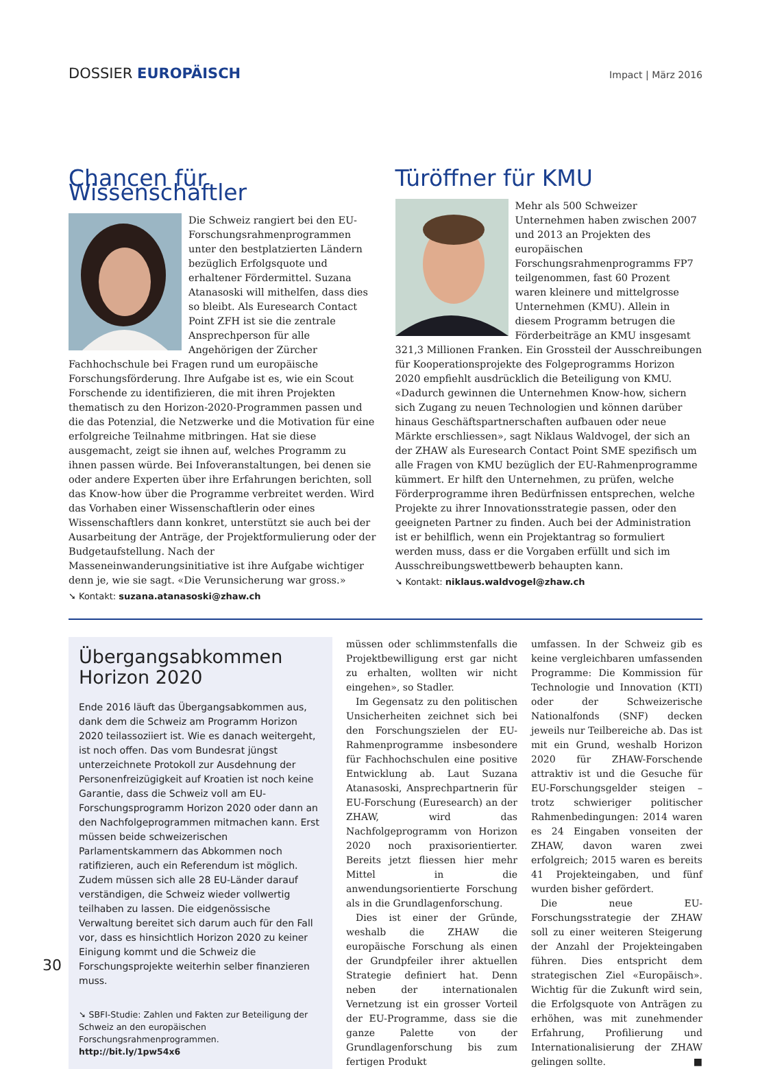DOSSIER EUROPÄISCH
Impact | März 2016
Chancen für Wissenschaftler
Die Schweiz rangiert bei den EU-Forschungsrahmenprogrammen unter den bestplatzierten Ländern bezüglich Erfolgsquote und erhaltener Fördermittel. Suzana Atanasoski will mithelfen, dass dies so bleibt. Als Euresearch Contact Point ZFH ist sie die zentrale Ansprechperson für alle Angehörigen der Zürcher Fachhochschule bei Fragen rund um europäische Forschungsförderung. Ihre Aufgabe ist es, wie ein Scout Forschende zu identifizieren, die mit ihren Projekten thematisch zu den Horizon-2020-Programmen passen und die das Potenzial, die Netzwerke und die Motivation für eine erfolgreiche Teilnahme mitbringen. Hat sie diese ausgemacht, zeigt sie ihnen auf, welches Programm zu ihnen passen würde. Bei Infoveranstaltungen, bei denen sie oder andere Experten über ihre Erfahrungen berichten, soll das Know-how über die Programme verbreitet werden. Wird das Vorhaben einer Wissenschaftlerin oder eines Wissenschaftlers dann konkret, unterstützt sie auch bei der Ausarbeitung der Anträge, der Projektformulierung oder der Budgetaufstellung. Nach der Masseneinwanderungsinitiative ist ihre Aufgabe wichtiger denn je, wie sie sagt. «Die Verunsicherung war gross.»
➘ Kontakt: suzana.atanasoski@zhaw.ch
Türöffner für KMU
Mehr als 500 Schweizer Unternehmen haben zwischen 2007 und 2013 an Projekten des europäischen Forschungsrahmenprogramms FP7 teilgenommen, fast 60 Prozent waren kleinere und mittelgrosse Unternehmen (KMU). Allein in diesem Programm betrugen die Förderbeiträge an KMU insgesamt 321,3 Millionen Franken. Ein Grossteil der Ausschreibungen für Kooperationsprojekte des Folgeprogramms Horizon 2020 empfiehlt ausdrücklich die Beteiligung von KMU. «Dadurch gewinnen die Unternehmen Know-how, sichern sich Zugang zu neuen Technologien und können darüber hinaus Geschäftspartnerschaften aufbauen oder neue Märkte erschliessen», sagt Niklaus Waldvogel, der sich an der ZHAW als Euresearch Contact Point SME spezifisch um alle Fragen von KMU bezüglich der EU-Rahmenprogramme kümmert. Er hilft den Unternehmen, zu prüfen, welche Förderprogramme ihren Bedürfnissen entsprechen, welche Projekte zu ihrer Innovationsstrategie passen, oder den geeigneten Partner zu finden. Auch bei der Administration ist er behilflich, wenn ein Projektantrag so formuliert werden muss, dass er die Vorgaben erfüllt und sich im Ausschreibungswettbewerb behaupten kann.
➘ Kontakt: niklaus.waldvogel@zhaw.ch
Übergangsabkommen Horizon 2020
Ende 2016 läuft das Übergangsabkommen aus, dank dem die Schweiz am Programm Horizon 2020 teilassoziiert ist. Wie es danach weitergeht, ist noch offen. Das vom Bundesrat jüngst unterzeichnete Protokoll zur Ausdehnung der Personenfreizügigkeit auf Kroatien ist noch keine Garantie, dass die Schweiz voll am EU-Forschungsprogramm Horizon 2020 oder dann an den Nachfolgeprogrammen mitmachen kann. Erst müssen beide schweizerischen Parlamentskammern das Abkommen noch ratifizieren, auch ein Referendum ist möglich. Zudem müssen sich alle 28 EU-Länder darauf verständigen, die Schweiz wieder vollwertig teilhaben zu lassen. Die eidgenössische Verwaltung bereitet sich darum auch für den Fall vor, dass es hinsichtlich Horizon 2020 zu keiner Einigung kommt und die Schweiz die Forschungsprojekte weiterhin selber finanzieren muss.
➘ SBFI-Studie: Zahlen und Fakten zur Beteiligung der Schweiz an den europäischen Forschungsrahmenprogrammen. http://bit.ly/1pw54x6
müssen oder schlimmstenfalls die Projektbewilligung erst gar nicht zu erhalten, wollten wir nicht eingehen», so Stadler.
Im Gegensatz zu den politischen Unsicherheiten zeichnet sich bei den Forschungszielen der EU-Rahmenprogramme insbesondere für Fachhochschulen eine positive Entwicklung ab. Laut Suzana Atanasoski, Ansprechpartnerin für EU-Forschung (Euresearch) an der ZHAW, wird das Nachfolgeprogramm von Horizon 2020 noch praxisorientierter. Bereits jetzt fliessen hier mehr Mittel in die anwendungsorientierte Forschung als in die Grundlagenforschung.
Dies ist einer der Gründe, weshalb die ZHAW die europäische Forschung als einen der Grundpfeiler ihrer aktuellen Strategie definiert hat. Denn neben der internationalen Vernetzung ist ein grosser Vorteil der EU-Programme, dass sie die ganze Palette von der Grundlagenforschung bis zum fertigen Produkt
umfassen. In der Schweiz gib es keine vergleichbaren umfassenden Programme: Die Kommission für Technologie und Innovation (KTI) oder der Schweizerische Nationalfonds (SNF) decken jeweils nur Teilbereiche ab. Das ist mit ein Grund, weshalb Horizon 2020 für ZHAW-Forschende attraktiv ist und die Gesuche für EU-Forschungsgelder steigen – trotz schwieriger politischer Rahmenbedingungen: 2014 waren es 24 Eingaben vonseiten der ZHAW, davon waren zwei erfolgreich; 2015 waren es bereits 41 Projekteingaben, und fünf wurden bisher gefördert.
Die neue EU-Forschungsstrategie der ZHAW soll zu einer weiteren Steigerung der Anzahl der Projekteingaben führen. Dies entspricht dem strategischen Ziel «Europäisch». Wichtig für die Zukunft wird sein, die Erfolgsquote von Anträgen zu erhöhen, was mit zunehmender Erfahrung, Profilierung und Internationalisierung der ZHAW gelingen sollte. ■
30